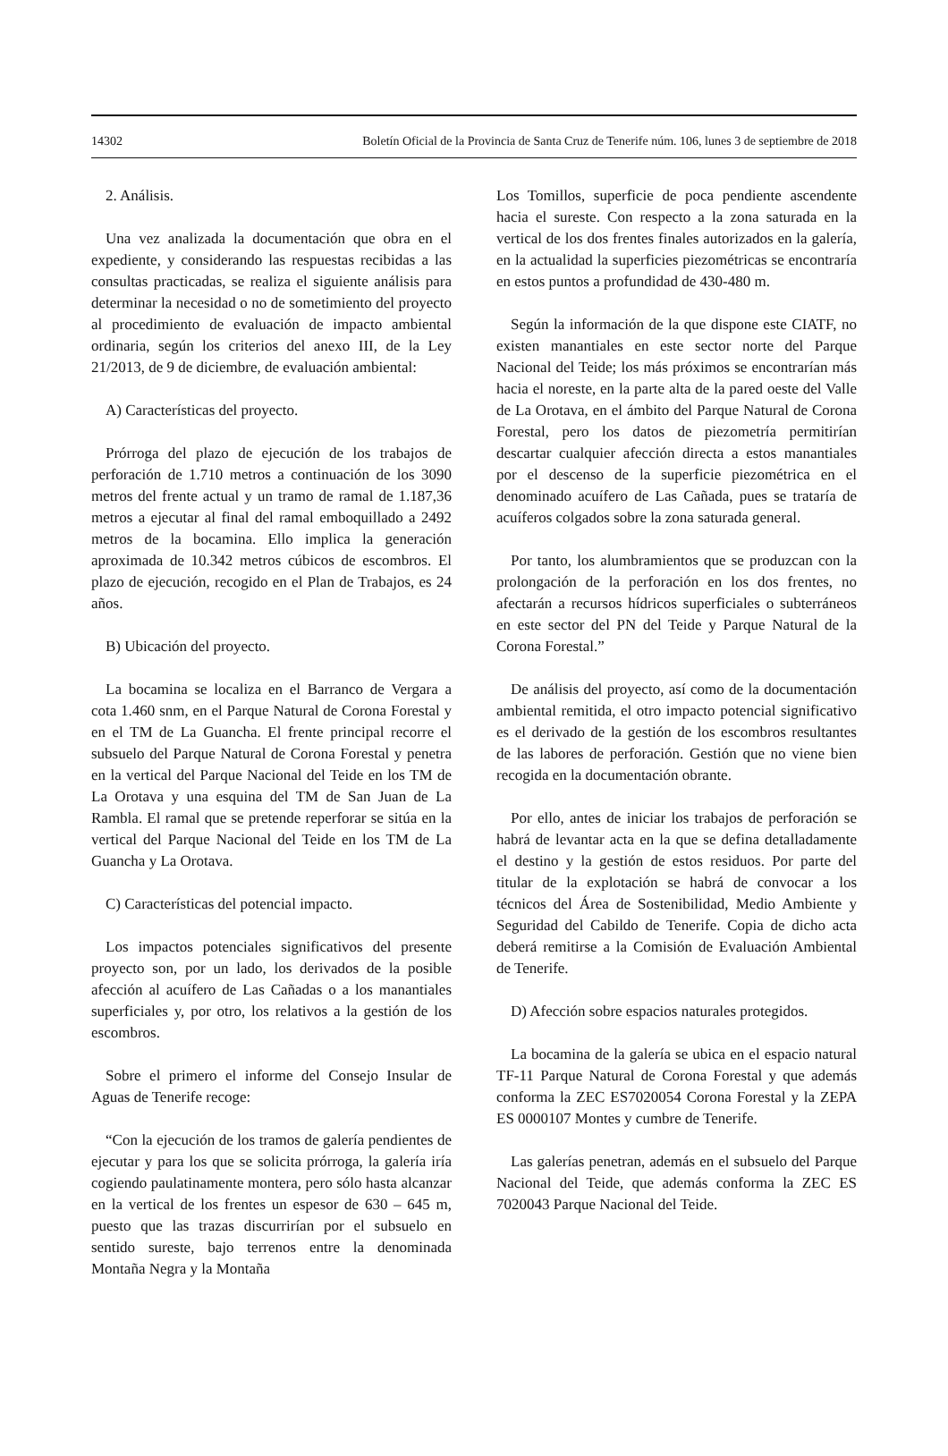14302 Boletín Oficial de la Provincia de Santa Cruz de Tenerife núm. 106, lunes 3 de septiembre de 2018
2. Análisis.
Una vez analizada la documentación que obra en el expediente, y considerando las respuestas recibidas a las consultas practicadas, se realiza el siguiente análisis para determinar la necesidad o no de sometimiento del proyecto al procedimiento de evaluación de impacto ambiental ordinaria, según los criterios del anexo III, de la Ley 21/2013, de 9 de diciembre, de evaluación ambiental:
A) Características del proyecto.
Prórroga del plazo de ejecución de los trabajos de perforación de 1.710 metros a continuación de los 3090 metros del frente actual y un tramo de ramal de 1.187,36 metros a ejecutar al final del ramal emboquillado a 2492 metros de la bocamina. Ello implica la generación aproximada de 10.342 metros cúbicos de escombros. El plazo de ejecución, recogido en el Plan de Trabajos, es 24 años.
B) Ubicación del proyecto.
La bocamina se localiza en el Barranco de Vergara a cota 1.460 snm, en el Parque Natural de Corona Forestal y en el TM de La Guancha. El frente principal recorre el subsuelo del Parque Natural de Corona Forestal y penetra en la vertical del Parque Nacional del Teide en los TM de La Orotava y una esquina del TM de San Juan de La Rambla. El ramal que se pretende reperforar se sitúa en la vertical del Parque Nacional del Teide en los TM de La Guancha y La Orotava.
C) Características del potencial impacto.
Los impactos potenciales significativos del presente proyecto son, por un lado, los derivados de la posible afección al acuífero de Las Cañadas o a los manantiales superficiales y, por otro, los relativos a la gestión de los escombros.
Sobre el primero el informe del Consejo Insular de Aguas de Tenerife recoge:
“Con la ejecución de los tramos de galería pendientes de ejecutar y para los que se solicita prórroga, la galería iría cogiendo paulatinamente montera, pero sólo hasta alcanzar en la vertical de los frentes un espesor de 630 – 645 m, puesto que las trazas discurrirían por el subsuelo en sentido sureste, bajo terrenos entre la denominada Montaña Negra y la Montaña
Los Tomillos, superficie de poca pendiente ascendente hacia el sureste. Con respecto a la zona saturada en la vertical de los dos frentes finales autorizados en la galería, en la actualidad la superficies piezométricas se encontraría en estos puntos a profundidad de 430-480 m.
Según la información de la que dispone este CIATF, no existen manantiales en este sector norte del Parque Nacional del Teide; los más próximos se encontrarían más hacia el noreste, en la parte alta de la pared oeste del Valle de La Orotava, en el ámbito del Parque Natural de Corona Forestal, pero los datos de piezometría permitirían descartar cualquier afección directa a estos manantiales por el descenso de la superficie piezométrica en el denominado acuífero de Las Cañada, pues se trataría de acuíferos colgados sobre la zona saturada general.
Por tanto, los alumbramientos que se produzcan con la prolongación de la perforación en los dos frentes, no afectarán a recursos hídricos superficiales o subterráneos en este sector del PN del Teide y Parque Natural de la Corona Forestal.”
De análisis del proyecto, así como de la documentación ambiental remitida, el otro impacto potencial significativo es el derivado de la gestión de los escombros resultantes de las labores de perforación. Gestión que no viene bien recogida en la documentación obrante.
Por ello, antes de iniciar los trabajos de perforación se habrá de levantar acta en la que se defina detalladamente el destino y la gestión de estos residuos. Por parte del titular de la explotación se habrá de convocar a los técnicos del Área de Sostenibilidad, Medio Ambiente y Seguridad del Cabildo de Tenerife. Copia de dicho acta deberá remitirse a la Comisión de Evaluación Ambiental de Tenerife.
D) Afección sobre espacios naturales protegidos.
La bocamina de la galería se ubica en el espacio natural TF-11 Parque Natural de Corona Forestal y que además conforma la ZEC ES7020054 Corona Forestal y la ZEPA ES 0000107 Montes y cumbre de Tenerife.
Las galerías penetran, además en el subsuelo del Parque Nacional del Teide, que además conforma la ZEC ES 7020043 Parque Nacional del Teide.